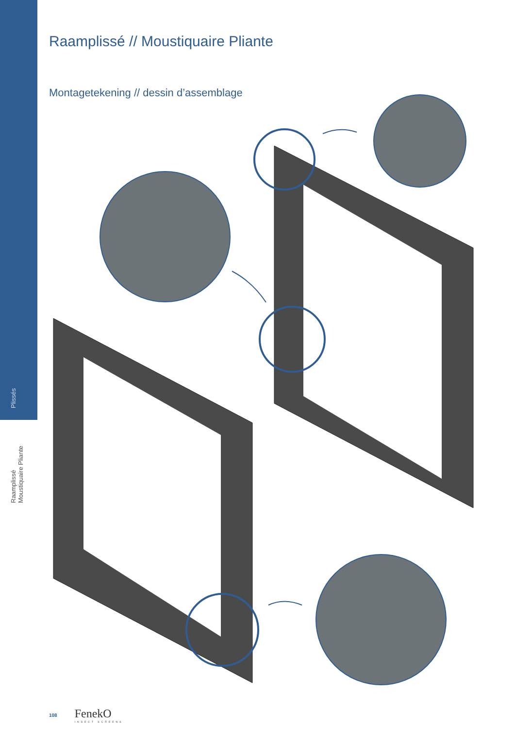Plissés
Raamplissé
Moustiquaire Pliante
Raamplissé // Moustiquaire Pliante
Montagetekening // dessin d’assemblage
108 FenekO
INSECT SCREENS